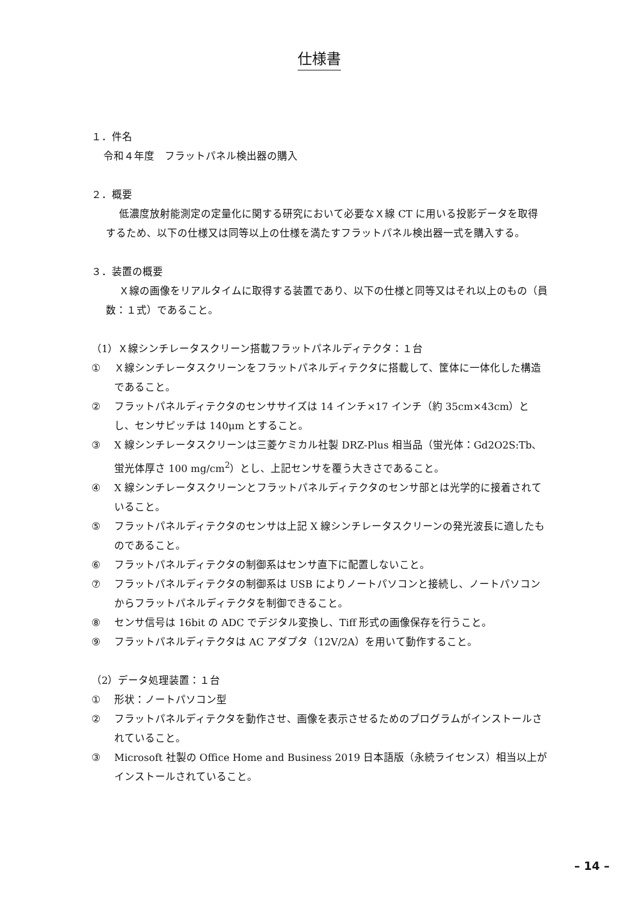仕様書
１．件名
令和４年度　フラットパネル検出器の購入
２．概要
低濃度放射能測定の定量化に関する研究において必要なＸ線 CT に用いる投影データを取得するため、以下の仕様又は同等以上の仕様を満たすフラットパネル検出器一式を購入する。
３．装置の概要
Ｘ線の画像をリアルタイムに取得する装置であり、以下の仕様と同等又はそれ以上のもの（員数：１式）であること。
（1）Ｘ線シンチレータスクリーン搭載フラットパネルディテクタ：１台
① Ｘ線シンチレータスクリーンをフラットパネルディテクタに搭載して、筐体に一体化した構造であること。
② フラットパネルディテクタのセンササイズは 14 インチ×17 インチ（約 35cm×43cm）とし、センサピッチは 140μm とすること。
③ X 線シンチレータスクリーンは三菱ケミカル社製 DRZ-Plus 相当品（蛍光体：Gd2O2S:Tb、蛍光体厚さ 100 mg/cm<sup>2</sup>）とし、上記センサを覆う大きさであること。
④ X 線シンチレータスクリーンとフラットパネルディテクタのセンサ部とは光学的に接着されていること。
⑤ フラットパネルディテクタのセンサは上記 X 線シンチレータスクリーンの発光波長に適したものであること。
⑥ フラットパネルディテクタの制御系はセンサ直下に配置しないこと。
⑦ フラットパネルディテクタの制御系は USB によりノートパソコンと接続し、ノートパソコンからフラットパネルディテクタを制御できること。
⑧ センサ信号は 16bit の ADC でデジタル変換し、Tiff 形式の画像保存を行うこと。
⑨ フラットパネルディテクタは AC アダプタ（12V/2A）を用いて動作すること。
（2）データ処理装置：１台
① 形状：ノートパソコン型
② フラットパネルディテクタを動作させ、画像を表示させるためのプログラムがインストールされていること。
③ Microsoft 社製の Office Home and Business 2019 日本語版（永続ライセンス）相当以上がインストールされていること。
– 14 –